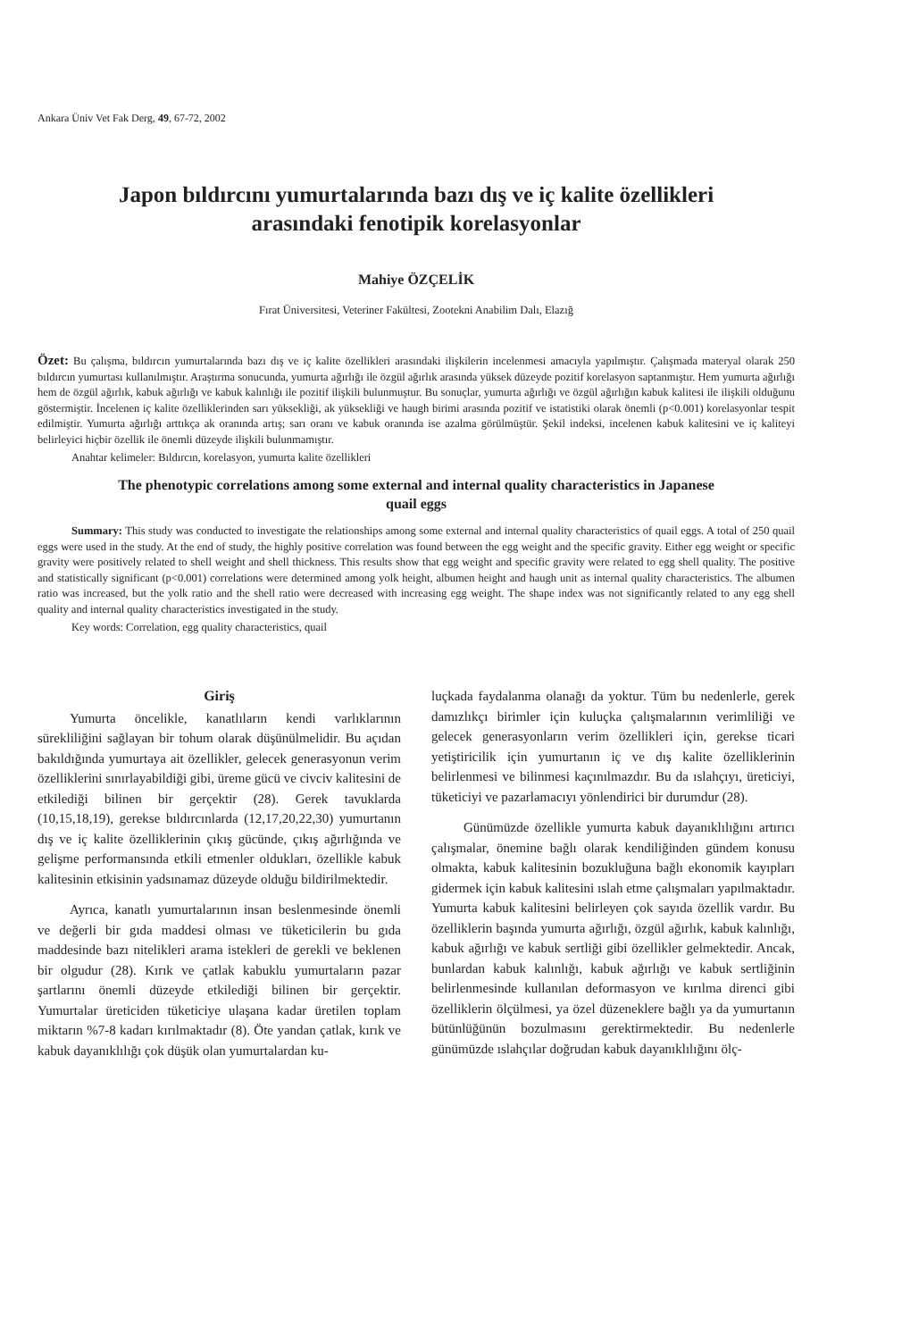Ankara Üniv Vet Fak Derg, 49, 67-72, 2002
Japon bıldırcını yumurtalarında bazı dış ve iç kalite özellikleri
arasındaki fenotipik korelasyonlar
Mahiye ÖZÇELİK
Fırat Üniversitesi, Veteriner Fakültesi, Zootekni Anabilim Dalı, Elazığ
Özet: Bu çalışma, bıldırcın yumurtalarında bazı dış ve iç kalite özellikleri arasındaki ilişkilerin incelenmesi amacıyla yapılmıştır. Çalışmada materyal olarak 250 bıldırcın yumurtası kullanılmıştır. Araştırma sonucunda, yumurta ağırlığı ile özgül ağırlık arasında yüksek düzeyde pozitif korelasyon saptanmıştır. Hem yumurta ağırlığı hem de özgül ağırlık, kabuk ağırlığı ve kabuk kalınlığı ile pozitif ilişkili bulunmuştur. Bu sonuçlar, yumurta ağırlığı ve özgül ağırlığın kabuk kalitesi ile ilişkili olduğunu göstermiştir. İncelenen iç kalite özelliklerinden sarı yüksekliği, ak yüksekliği ve haugh birimi arasında pozitif ve istatistiki olarak önemli (p<0.001) korelasyonlar tespit edilmiştir. Yumurta ağırlığı arttıkça ak oranında artış; sarı oranı ve kabuk oranında ise azalma görülmüştür. Şekil indeksi, incelenen kabuk kalitesini ve iç kaliteyi belirleyici hiçbir özellik ile önemli düzeyde ilişkili bulunmamıştır.
Anahtar kelimeler: Bıldırcın, korelasyon, yumurta kalite özellikleri
The phenotypic correlations among some external and internal quality characteristics in Japanese
quail eggs
Summary: This study was conducted to investigate the relationships among some external and internal quality characteristics of quail eggs. A total of 250 quail eggs were used in the study. At the end of study, the highly positive correlation was found between the egg weight and the specific gravity. Either egg weight or specific gravity were positively related to shell weight and shell thickness. This results show that egg weight and specific gravity were related to egg shell quality. The positive and statistically significant (p<0.001) correlations were determined among yolk height, albumen height and haugh unit as internal quality characteristics. The albumen ratio was increased, but the yolk ratio and the shell ratio were decreased with increasing egg weight. The shape index was not significantly related to any egg shell quality and internal quality characteristics investigated in the study.
Key words: Correlation, egg quality characteristics, quail
Giriş
Yumurta öncelikle, kanatlıların kendi varlıklarının sürekliliğini sağlayan bir tohum olarak düşünülmelidir. Bu açıdan bakıldığında yumurtaya ait özellikler, gelecek generasyonun verim özelliklerini sınırlayabildiği gibi, üreme gücü ve civciv kalitesini de etkilediği bilinen bir gerçektir (28). Gerek tavuklarda (10,15,18,19), gerekse bıldırcınlarda (12,17,20,22,30) yumurtanın dış ve iç kalite özelliklerinin çıkış gücünde, çıkış ağırlığında ve gelişme performansında etkili etmenler oldukları, özellikle kabuk kalitesinin etkisinin yadsınamaz düzeyde olduğu bildirilmektedir.
Ayrıca, kanatlı yumurtalarının insan beslenmesinde önemli ve değerli bir gıda maddesi olması ve tüketicilerin bu gıda maddesinde bazı nitelikleri arama istekleri de gerekli ve beklenen bir olgudur (28). Kırık ve çatlak kabuklu yumurtaların pazar şartlarını önemli düzeyde etkilediği bilinen bir gerçektir. Yumurtalar üreticiden tüketiciye ulaşana kadar üretilen toplam miktarın %7-8 kadarı kırılmaktadır (8). Öte yandan çatlak, kırık ve kabuk dayanıklılığı çok düşük olan yumurtalardan ku-
luçkada faydalanma olanağı da yoktur. Tüm bu nedenlerle, gerek damızlıkçı birimler için kuluçka çalışmalarının verimliliği ve gelecek generasyonların verim özellikleri için, gerekse ticari yetiştiricilik için yumurtanın iç ve dış kalite özelliklerinin belirlenmesi ve bilinmesi kaçınılmazdır. Bu da ıslahçıyı, üreticiyi, tüketiciyi ve pazarlamacıyı yönlendirici bir durumdur (28).
Günümüzde özellikle yumurta kabuk dayanıklılığını artırıcı çalışmalar, önemine bağlı olarak kendiliğinden gündem konusu olmakta, kabuk kalitesinin bozukluğuna bağlı ekonomik kayıpları gidermek için kabuk kalitesini ıslah etme çalışmaları yapılmaktadır. Yumurta kabuk kalitesini belirleyen çok sayıda özellik vardır. Bu özelliklerin başında yumurta ağırlığı, özgül ağırlık, kabuk kalınlığı, kabuk ağırlığı ve kabuk sertliği gibi özellikler gelmektedir. Ancak, bunlardan kabuk kalınlığı, kabuk ağırlığı ve kabuk sertliğinin belirlenmesinde kullanılan deformasyon ve kırılma direnci gibi özelliklerin ölçülmesi, ya özel düzeneklere bağlı ya da yumurtanın bütünlüğünün bozulmasını gerektirmektedir. Bu nedenlerle günümüzde ıslahçılar doğrudan kabuk dayanıklılığını ölç-